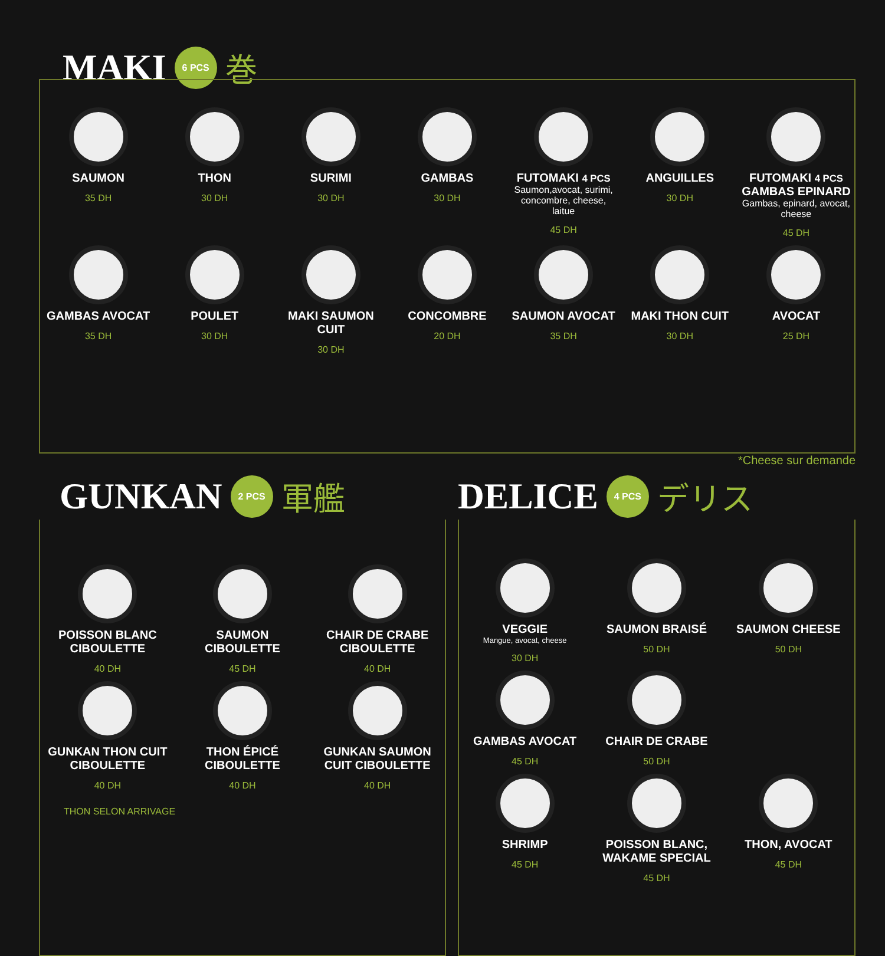MAKI 6 PCS 巻
SAUMON
35 DH
THON
30 DH
SURIMI
30 DH
GAMBAS
30 DH
FUTOMAKI 4 PCS
Saumon,avocat, surimi, concombre, cheese, laitue
45 DH
ANGUILLES
30 DH
FUTOMAKI 4 PCS
GAMBAS EPINARD
Gambas, epinard, avocat, cheese
45 DH
GAMBAS AVOCAT
35 DH
POULET
30 DH
MAKI SAUMON CUIT
30 DH
CONCOMBRE
20 DH
SAUMON AVOCAT
35 DH
MAKI THON CUIT
30 DH
AVOCAT
25 DH
*Cheese sur demande
GUNKAN 2 PCS 軍艦
POISSON BLANC CIBOULETTE
40 DH
SAUMON CIBOULETTE
45 DH
CHAIR DE CRABE CIBOULETTE
40 DH
GUNKAN THON CUIT CIBOULETTE
40 DH
THON ÉPICÉ CIBOULETTE
40 DH
GUNKAN SAUMON CUIT CIBOULETTE
40 DH
THON SELON ARRIVAGE
DELICE 4 PCS デリス
VEGGIE
Mangue, avocat, cheese
30 DH
SAUMON BRAISÉ
50 DH
SAUMON CHEESE
50 DH
GAMBAS AVOCAT
45 DH
CHAIR DE CRABE
50 DH
SHRIMP
45 DH
POISSON BLANC, WAKAME SPECIAL
45 DH
THON, AVOCAT
45 DH